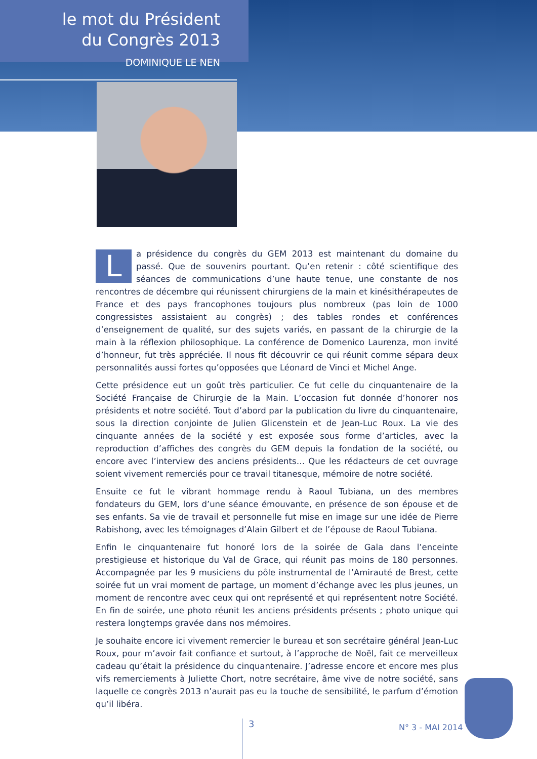le mot du Président
du Congrès 2013
DOMINIQUE LE NEN
La présidence du congrès du GEM 2013 est maintenant du domaine du passé. Que de souvenirs pourtant. Qu’en retenir : côté scientifique des séances de communications d’une haute tenue, une constante de nos rencontres de décembre qui réunissent chirurgiens de la main et kinésithérapeutes de France et des pays francophones toujours plus nombreux (pas loin de 1000 congressistes assistaient au congrès) ; des tables rondes et conférences d’enseignement de qualité, sur des sujets variés, en passant de la chirurgie de la main à la réflexion philosophique. La conférence de Domenico Laurenza, mon invité d’honneur, fut très appréciée. Il nous fit découvrir ce qui réunit comme sépara deux personnalités aussi fortes qu’opposées que Léonard de Vinci et Michel Ange.
Cette présidence eut un goût très particulier. Ce fut celle du cinquantenaire de la Société Française de Chirurgie de la Main. L’occasion fut donnée d’honorer nos présidents et notre société. Tout d’abord par la publication du livre du cinquantenaire, sous la direction conjointe de Julien Glicenstein et de Jean-Luc Roux. La vie des cinquante années de la société y est exposée sous forme d’articles, avec la reproduction d’affiches des congrès du GEM depuis la fondation de la société, ou encore avec l’interview des anciens présidents… Que les rédacteurs de cet ouvrage soient vivement remerciés pour ce travail titanesque, mémoire de notre société.
Ensuite ce fut le vibrant hommage rendu à Raoul Tubiana, un des membres fondateurs du GEM, lors d’une séance émouvante, en présence de son épouse et de ses enfants. Sa vie de travail et personnelle fut mise en image sur une idée de Pierre Rabishong, avec les témoignages d’Alain Gilbert et de l’épouse de Raoul Tubiana.
Enfin le cinquantenaire fut honoré lors de la soirée de Gala dans l’enceinte prestigieuse et historique du Val de Grace, qui réunit pas moins de 180 personnes. Accompagnée par les 9 musiciens du pôle instrumental de l’Amirauté de Brest, cette soirée fut un vrai moment de partage, un moment d’échange avec les plus jeunes, un moment de rencontre avec ceux qui ont représenté et qui représentent notre Société. En fin de soirée, une photo réunit les anciens présidents présents ; photo unique qui restera longtemps gravée dans nos mémoires.
Je souhaite encore ici vivement remercier le bureau et son secrétaire général Jean-Luc Roux, pour m’avoir fait confiance et surtout, à l’approche de Noël, fait ce merveilleux cadeau qu’était la présidence du cinquantenaire. J’adresse encore et encore mes plus vifs remerciements à Juliette Chort, notre secrétaire, âme vive de notre société, sans laquelle ce congrès 2013 n’aurait pas eu la touche de sensibilité, le parfum d’émotion qu’il libéra.
3 N° 3 - MAI 2014